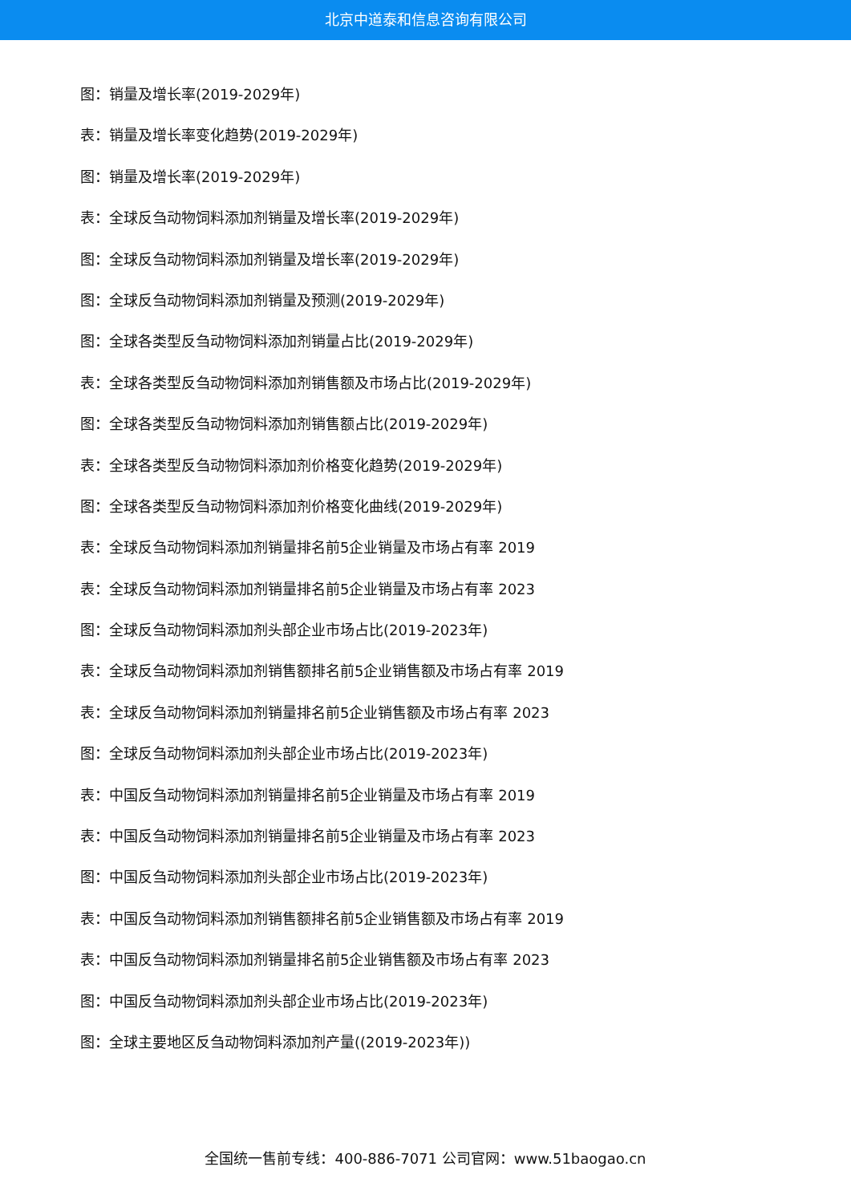北京中道泰和信息咨询有限公司
图：销量及增长率(2019-2029年)
表：销量及增长率变化趋势(2019-2029年)
图：销量及增长率(2019-2029年)
表：全球反刍动物饲料添加剂销量及增长率(2019-2029年)
图：全球反刍动物饲料添加剂销量及增长率(2019-2029年)
图：全球反刍动物饲料添加剂销量及预测(2019-2029年)
图：全球各类型反刍动物饲料添加剂销量占比(2019-2029年)
表：全球各类型反刍动物饲料添加剂销售额及市场占比(2019-2029年)
图：全球各类型反刍动物饲料添加剂销售额占比(2019-2029年)
表：全球各类型反刍动物饲料添加剂价格变化趋势(2019-2029年)
图：全球各类型反刍动物饲料添加剂价格变化曲线(2019-2029年)
表：全球反刍动物饲料添加剂销量排名前5企业销量及市场占有率 2019
表：全球反刍动物饲料添加剂销量排名前5企业销量及市场占有率 2023
图：全球反刍动物饲料添加剂头部企业市场占比(2019-2023年)
表：全球反刍动物饲料添加剂销售额排名前5企业销售额及市场占有率 2019
表：全球反刍动物饲料添加剂销量排名前5企业销售额及市场占有率 2023
图：全球反刍动物饲料添加剂头部企业市场占比(2019-2023年)
表：中国反刍动物饲料添加剂销量排名前5企业销量及市场占有率 2019
表：中国反刍动物饲料添加剂销量排名前5企业销量及市场占有率 2023
图：中国反刍动物饲料添加剂头部企业市场占比(2019-2023年)
表：中国反刍动物饲料添加剂销售额排名前5企业销售额及市场占有率 2019
表：中国反刍动物饲料添加剂销量排名前5企业销售额及市场占有率 2023
图：中国反刍动物饲料添加剂头部企业市场占比(2019-2023年)
图：全球主要地区反刍动物饲料添加剂产量((2019-2023年))
全国统一售前专线：400-886-7071 公司官网：www.51baogao.cn